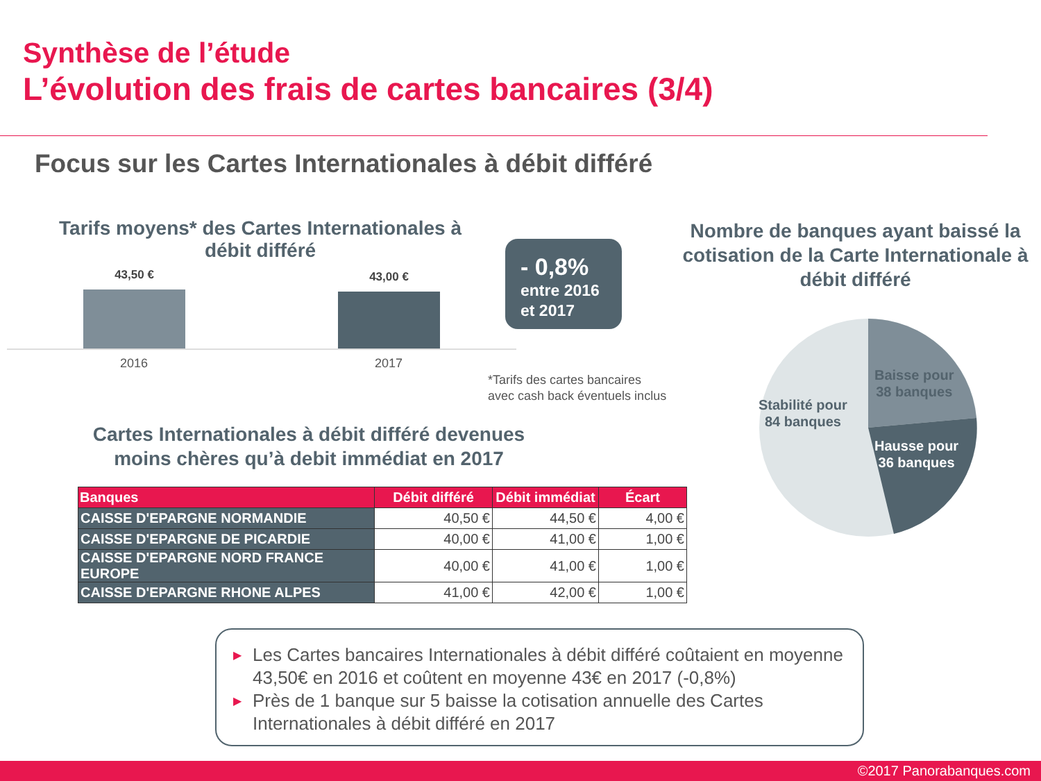Synthèse de l’étude
L’évolution des frais de cartes bancaires (3/4)
Focus sur les Cartes Internationales à débit différé
Tarifs moyens* des Cartes Internationales à débit différé
43,50 € 43,00 €
2016 2017
- 0,8%
entre 2016
et 2017
*Tarifs des cartes bancaires
avec cash back éventuels inclus
Nombre de banques ayant baissé la cotisation de la Carte Internationale à débit différé
Baisse pour
38 banques
Stabilité pour
84 banques
Hausse pour
36 banques
Cartes Internationales à débit différé devenues moins chères qu’à debit immédiat en 2017
| Banques | Débit différé | Débit immédiat | Écart |
| --- | --- | --- | --- |
| CAISSE D'EPARGNE NORMANDIE | 40,50 € | 44,50 € | 4,00 € |
| CAISSE D'EPARGNE DE PICARDIE | 40,00 € | 41,00 € | 1,00 € |
| CAISSE D'EPARGNE NORD FRANCE EUROPE | 40,00 € | 41,00 € | 1,00 € |
| CAISSE D'EPARGNE RHONE ALPES | 41,00 € | 42,00 € | 1,00 € |
▶ Les Cartes bancaires Internationales à débit différé coûtaient en moyenne 43,50€ en 2016 et coûtent en moyenne 43€ en 2017 (-0,8%)
▶ Près de 1 banque sur 5 baisse la cotisation annuelle des Cartes Internationales à débit différé en 2017
©2017 Panorabanques.com